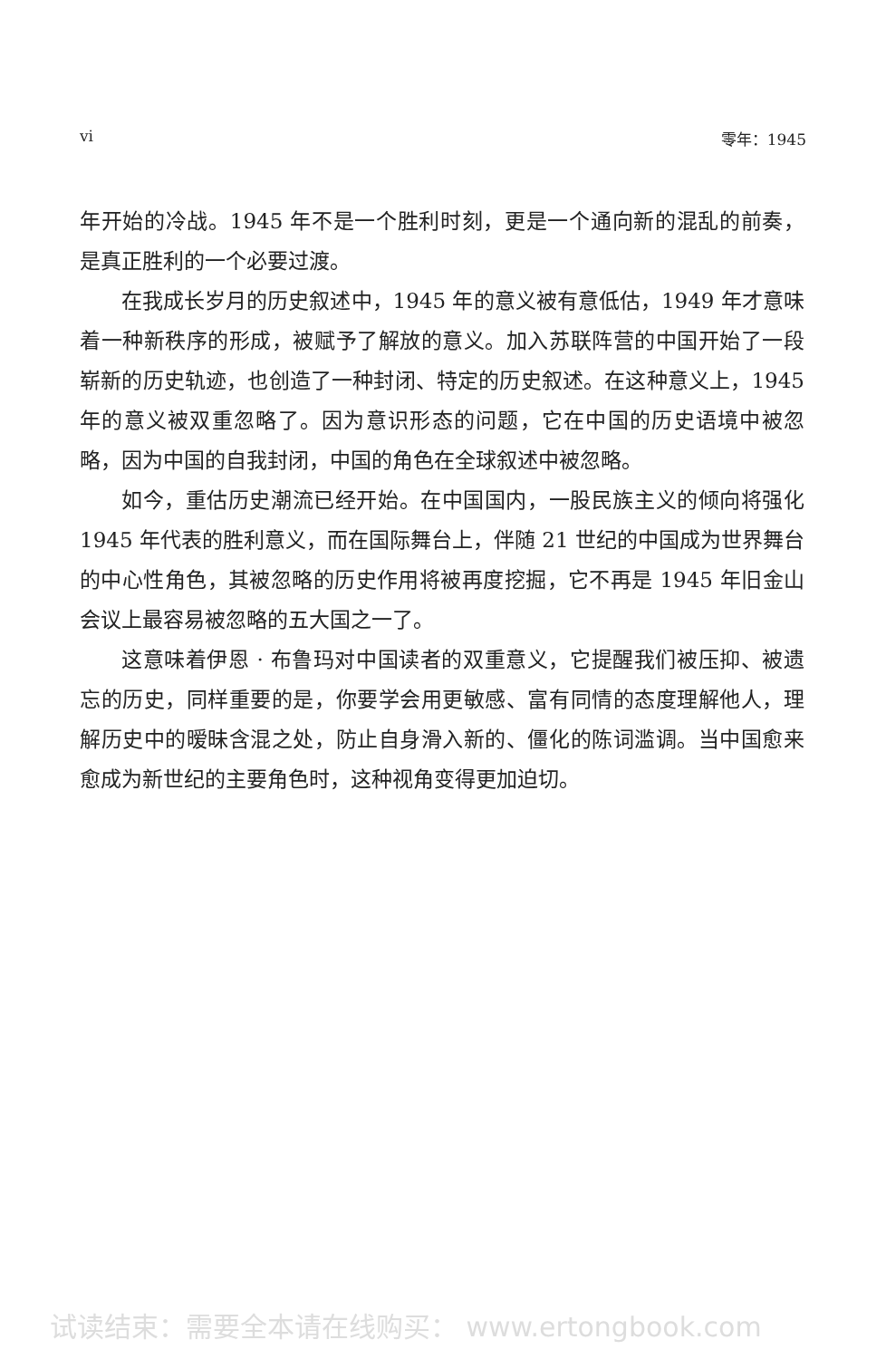vi 零年：1945
年开始的冷战。1945 年不是一个胜利时刻，更是一个通向新的混乱的前奏，是真正胜利的一个必要过渡。
在我成长岁月的历史叙述中，1945 年的意义被有意低估，1949 年才意味着一种新秩序的形成，被赋予了解放的意义。加入苏联阵营的中国开始了一段崭新的历史轨迹，也创造了一种封闭、特定的历史叙述。在这种意义上，1945 年的意义被双重忽略了。因为意识形态的问题，它在中国的历史语境中被忽略，因为中国的自我封闭，中国的角色在全球叙述中被忽略。
如今，重估历史潮流已经开始。在中国国内，一股民族主义的倾向将强化 1945 年代表的胜利意义，而在国际舞台上，伴随 21 世纪的中国成为世界舞台的中心性角色，其被忽略的历史作用将被再度挖掘，它不再是 1945 年旧金山会议上最容易被忽略的五大国之一了。
这意味着伊恩 · 布鲁玛对中国读者的双重意义，它提醒我们被压抑、被遗忘的历史，同样重要的是，你要学会用更敏感、富有同情的态度理解他人，理解历史中的暧昧含混之处，防止自身滑入新的、僵化的陈词滥调。当中国愈来愈成为新世纪的主要角色时，这种视角变得更加迫切。
试读结束：需要全本请在线购买： www.ertongbook.com